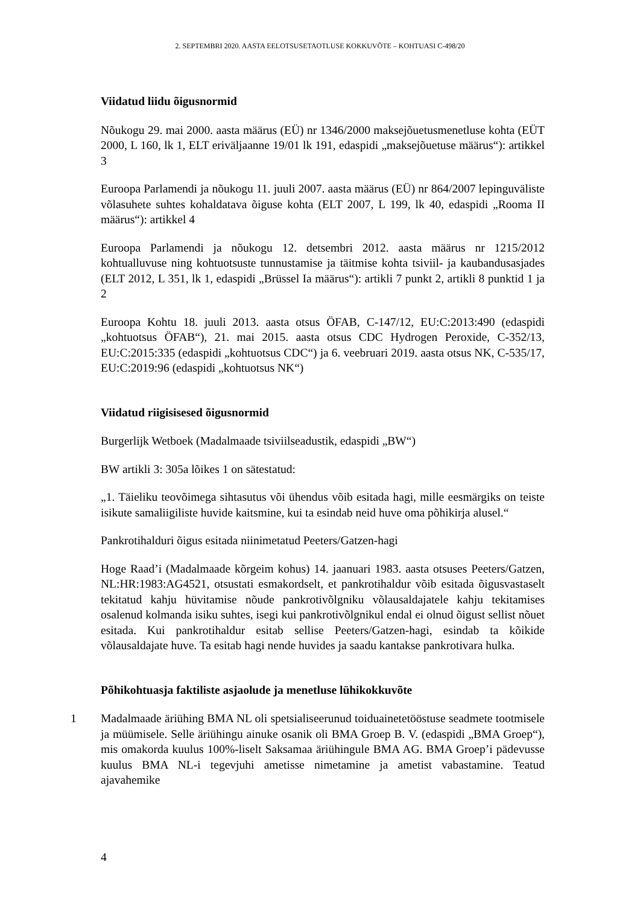2. SEPTEMBRI 2020. AASTA EELOTSUSETAOTLUSE KOKKUVÕTE – KOHTUASI C-498/20
Viidatud liidu õigusnormid
Nõukogu 29. mai 2000. aasta määrus (EÜ) nr 1346/2000 maksejõuetusmenetluse kohta (EÜT 2000, L 160, lk 1, ELT eriväljaanne 19/01 lk 191, edaspidi „maksejõuetuse määrus“): artikkel 3
Euroopa Parlamendi ja nõukogu 11. juuli 2007. aasta määrus (EÜ) nr 864/2007 lepinguväliste võlasuhete suhtes kohaldatava õiguse kohta (ELT 2007, L 199, lk 40, edaspidi „Rooma II määrus“): artikkel 4
Euroopa Parlamendi ja nõukogu 12. detsembri 2012. aasta määrus nr 1215/2012 kohtualluvuse ning kohtuotsuste tunnustamise ja täitmise kohta tsiviil- ja kaubandusasjades (ELT 2012, L 351, lk 1, edaspidi „Brüssel Ia määrus“): artikli 7 punkt 2, artikli 8 punktid 1 ja 2
Euroopa Kohtu 18. juuli 2013. aasta otsus ÖFAB, C-147/12, EU:C:2013:490 (edaspidi „kohtuotsus ÖFAB“), 21. mai 2015. aasta otsus CDC Hydrogen Peroxide, C-352/13, EU:C:2015:335 (edaspidi „kohtuotsus CDC“) ja 6. veebruari 2019. aasta otsus NK, C-535/17, EU:C:2019:96 (edaspidi „kohtuotsus NK“)
Viidatud riigisisesed õigusnormid
Burgerlijk Wetboek (Madalmaade tsiviilseadustik, edaspidi „BW“)
BW artikli 3: 305a lõikes 1 on sätestatud:
„1. Täieliku teovõimega sihtasutus või ühendus võib esitada hagi, mille eesmärgiks on teiste isikute samaliigiliste huvide kaitsmine, kui ta esindab neid huve oma põhikirja alusel.“
Pankrotihalduri õigus esitada niinimetatud Peeters/Gatzen-hagi
Hoge Raad’i (Madalmaade kõrgeim kohus) 14. jaanuari 1983. aasta otsuses Peeters/Gatzen, NL:HR:1983:AG4521, otsustati esmakordselt, et pankrotihaldur võib esitada õigusvastaselt tekitatud kahju hüvitamise nõude pankrotivõlgniku võlausaldajatele kahju tekitamises osalenud kolmanda isiku suhtes, isegi kui pankrotivõlgnikul endal ei olnud õigust sellist nõuet esitada. Kui pankrotihaldur esitab sellise Peeters/Gatzen-hagi, esindab ta kõikide võlausaldajate huve. Ta esitab hagi nende huvides ja saadu kantakse pankrotivara hulka.
Põhikohtuasja faktiliste asjaolude ja menetluse lühikokkuvõte
1 Madalmaade äriühing BMA NL oli spetsialiseerunud toiduainetetööstuse seadmete tootmisele ja müümisele. Selle äriühingu ainuke osanik oli BMA Groep B. V. (edaspidi „BMA Groep“), mis omakorda kuulus 100%-liselt Saksamaa äriühingule BMA AG. BMA Groep’i pädevusse kuulus BMA NL-i tegevjuhi ametisse nimetamine ja ametist vabastamine. Teatud ajavahemike
4